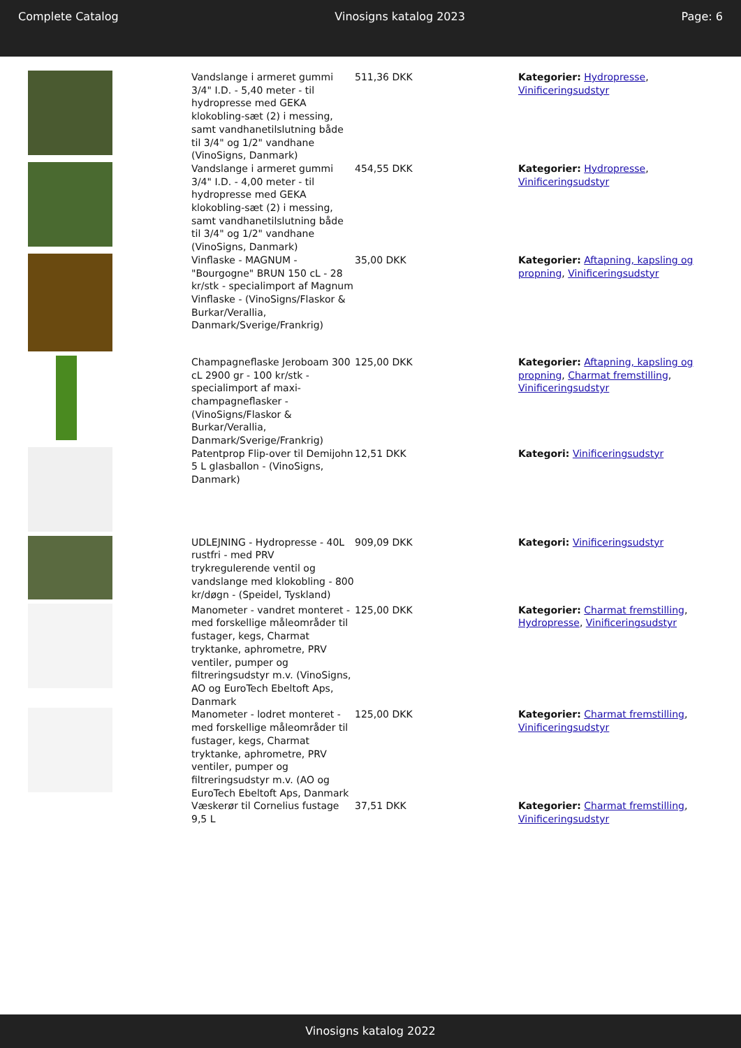Complete Catalog Vinosigns katalog 2023 Page: 6
| | Vandslange i armeret gummi 3/4" I.D. - 5,40 meter - til hydropresse med GEKA klokobling-sæt (2) i messing, samt vandhanetilslutning både til 3/4" og 1/2" vandhane (VinoSigns, Danmark) | 511,36 DKK | Kategorier: Hydropresse , Vinificeringsudstyr |
| | Vandslange i armeret gummi 3/4" I.D. - 4,00 meter - til hydropresse med GEKA klokobling-sæt (2) i messing, samt vandhanetilslutning både til 3/4" og 1/2" vandhane (VinoSigns, Danmark) | 454,55 DKK | Kategorier: Hydropresse , Vinificeringsudstyr |
| | Vinflaske - MAGNUM - "Bourgogne" BRUN 150 cL - 28 kr/stk - specialimport af Magnum Vinflaske - (VinoSigns/Flaskor & Burkar/Verallia, Danmark/Sverige/Frankrig) | 35,00 DKK | Kategorier: Aftapning, kapsling og propning , Vinificeringsudstyr |
| | Champagneflaske Jeroboam 300 cL 2900 gr - 100 kr/stk - specialimport af maxi-champagneflasker - (VinoSigns/Flaskor & Burkar/Verallia, Danmark/Sverige/Frankrig) | 125,00 DKK | Kategorier: Aftapning, kapsling og propning , Charmat fremstilling , Vinificeringsudstyr |
| | Patentprop Flip-over til Demijohn 5 L glasballon - (VinoSigns, Danmark) | 12,51 DKK | Kategori: Vinificeringsudstyr |
| | UDLEJNING - Hydropresse - 40L rustfri - med PRV trykregulerende ventil og vandslange med klokobling - 800 kr/døgn - (Speidel, Tyskland) | 909,09 DKK | Kategori: Vinificeringsudstyr |
| | Manometer - vandret monteret - med forskellige måleområder til fustager, kegs, Charmat tryktanke, aphrometre, PRV ventiler, pumper og filtreringsudstyr m.v. (VinoSigns, AO og EuroTech Ebeltoft Aps, Danmark | 125,00 DKK | Kategorier: Charmat fremstilling , Hydropresse , Vinificeringsudstyr |
| | Manometer - lodret monteret - med forskellige måleområder til fustager, kegs, Charmat tryktanke, aphrometre, PRV ventiler, pumper og filtreringsudstyr m.v. (AO og EuroTech Ebeltoft Aps, Danmark | 125,00 DKK | Kategorier: Charmat fremstilling , Vinificeringsudstyr |
| | Væskerør til Cornelius fustage 9,5 L | 37,51 DKK | Kategorier: Charmat fremstilling , Vinificeringsudstyr |
Vinosigns katalog 2022